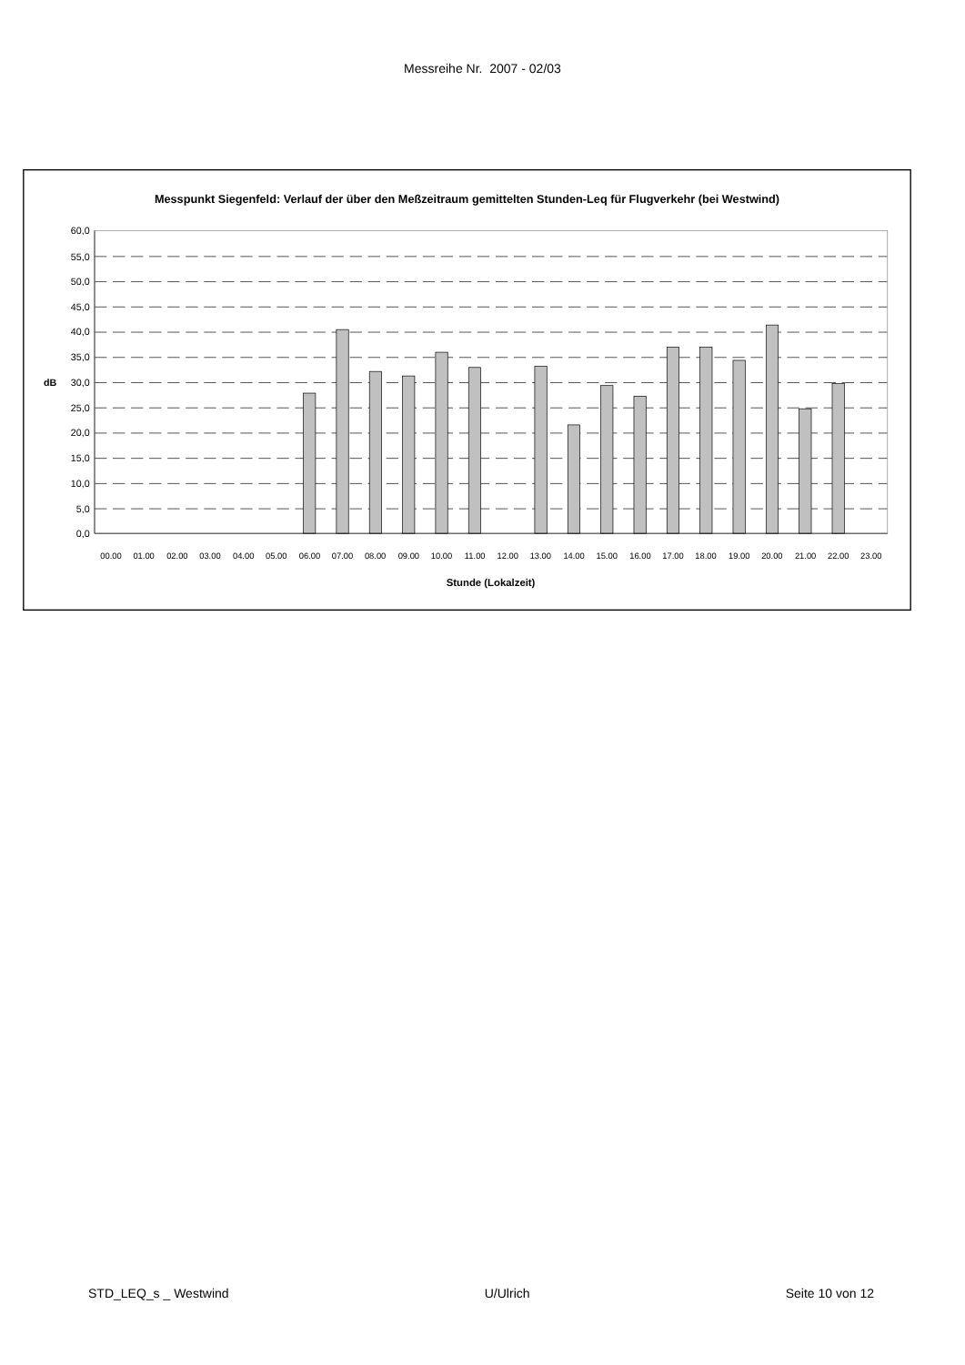Messreihe Nr. 2007 - 02/03
Messpunkt Siegenfeld: Verlauf der über den Meßzeitraum gemittelten Stunden-Leq für Flugverkehr (bei Westwind)
60,0
55,0
50,0
45,0
40,0
35,0
30,0
25,0
20,0
15,0
10,0
5,0
0,0
dB
00.00
01.00
02.00
03.00
04.00
05.00
06.00
07.00
08.00
09.00
10.00
11.00
12.00
13.00
14.00
15.00
16.00
17.00
18.00
19.00
20.00
21.00
22.00
23.00
Stunde (Lokalzeit)
STD_LEQ_s _ Westwind U/Ulrich Seite 10 von 12